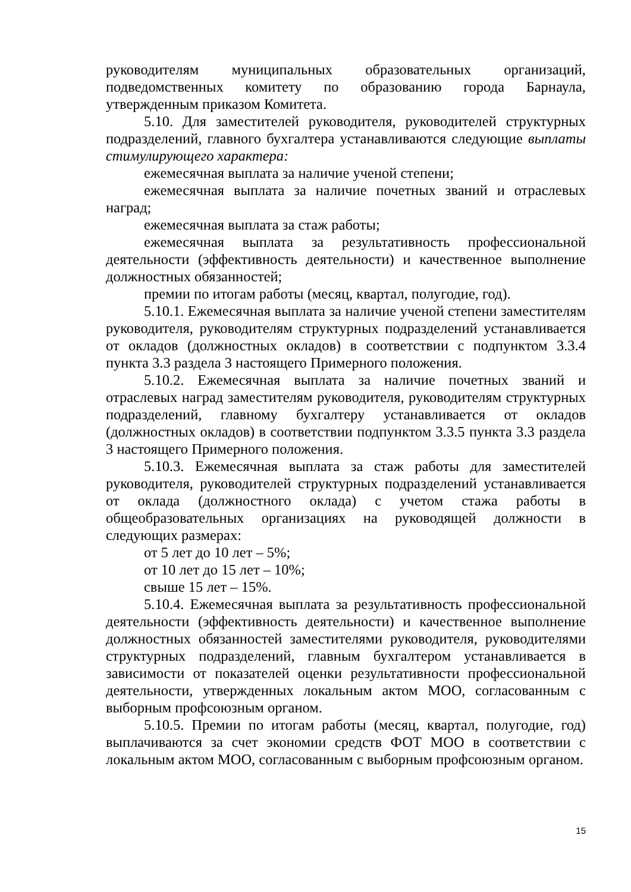руководителям муниципальных образовательных организаций, подведомственных комитету по образованию города Барнаула, утвержденным приказом Комитета.
5.10. Для заместителей руководителя, руководителей структурных подразделений, главного бухгалтера устанавливаются следующие выплаты стимулирующего характера:
ежемесячная выплата за наличие ученой степени;
ежемесячная выплата за наличие почетных званий и отраслевых наград;
ежемесячная выплата за стаж работы;
ежемесячная выплата за результативность профессиональной деятельности (эффективность деятельности) и качественное выполнение должностных обязанностей;
премии по итогам работы (месяц, квартал, полугодие, год).
5.10.1. Ежемесячная выплата за наличие ученой степени заместителям руководителя, руководителям структурных подразделений устанавливается от окладов (должностных окладов) в соответствии с подпунктом 3.3.4 пункта 3.3 раздела 3 настоящего Примерного положения.
5.10.2. Ежемесячная выплата за наличие почетных званий и отраслевых наград заместителям руководителя, руководителям структурных подразделений, главному бухгалтеру устанавливается от окладов (должностных окладов) в соответствии подпунктом 3.3.5 пункта 3.3 раздела 3 настоящего Примерного положения.
5.10.3. Ежемесячная выплата за стаж работы для заместителей руководителя, руководителей структурных подразделений устанавливается от оклада (должностного оклада) с учетом стажа работы в общеобразовательных организациях на руководящей должности в следующих размерах:
от 5 лет до 10 лет – 5%;
от 10 лет до 15 лет – 10%;
свыше 15 лет – 15%.
5.10.4. Ежемесячная выплата за результативность профессиональной деятельности (эффективность деятельности) и качественное выполнение должностных обязанностей заместителями руководителя, руководителями структурных подразделений, главным бухгалтером устанавливается в зависимости от показателей оценки результативности профессиональной деятельности, утвержденных локальным актом МОО, согласованным с выборным профсоюзным органом.
5.10.5. Премии по итогам работы (месяц, квартал, полугодие, год) выплачиваются за счет экономии средств ФОТ МОО в соответствии с локальным актом МОО, согласованным с выборным профсоюзным органом.
15